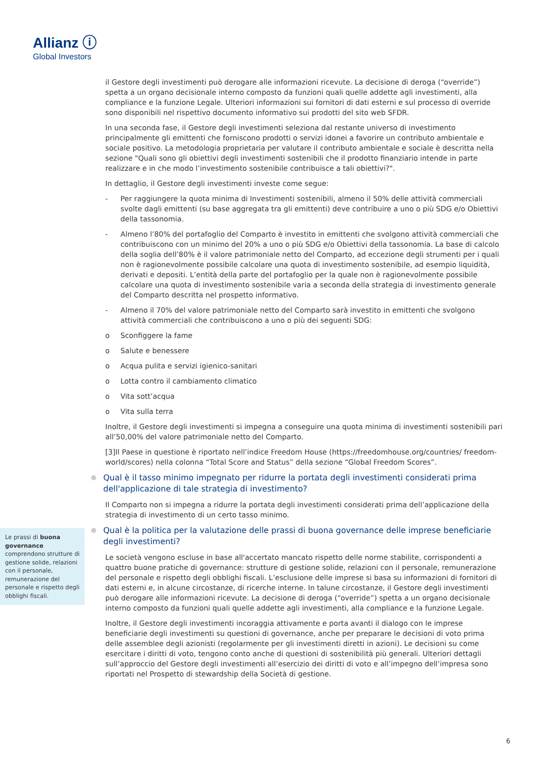Allianz ⓘ
Global Investors
Le prassi di buona governance comprendono strutture di gestione solide, relazioni con il personale, remunerazione del personale e rispetto degli obblighi fiscali.
il Gestore degli investimenti può derogare alle informazioni ricevute. La decisione di deroga (“override”) spetta a un organo decisionale interno composto da funzioni quali quelle addette agli investimenti, alla compliance e la funzione Legale. Ulteriori informazioni sui fornitori di dati esterni e sul processo di override sono disponibili nel rispettivo documento informativo sui prodotti del sito web SFDR.
In una seconda fase, il Gestore degli investimenti seleziona dal restante universo di investimento principalmente gli emittenti che forniscono prodotti o servizi idonei a favorire un contributo ambientale e sociale positivo. La metodologia proprietaria per valutare il contributo ambientale e sociale è descritta nella sezione "Quali sono gli obiettivi degli investimenti sostenibili che il prodotto finanziario intende in parte realizzare e in che modo l’investimento sostenibile contribuisce a tali obiettivi?".
In dettaglio, il Gestore degli investimenti investe come segue:
- Per raggiungere la quota minima di Investimenti sostenibili, almeno il 50% delle attività commerciali svolte dagli emittenti (su base aggregata tra gli emittenti) deve contribuire a uno o più SDG e/o Obiettivi della tassonomia.
- Almeno l’80% del portafoglio del Comparto è investito in emittenti che svolgono attività commerciali che contribuiscono con un minimo del 20% a uno o più SDG e/o Obiettivi della tassonomia. La base di calcolo della soglia dell’80% è il valore patrimoniale netto del Comparto, ad eccezione degli strumenti per i quali non è ragionevolmente possibile calcolare una quota di investimento sostenibile, ad esempio liquidità, derivati e depositi. L’entità della parte del portafoglio per la quale non è ragionevolmente possibile calcolare una quota di investimento sostenibile varia a seconda della strategia di investimento generale del Comparto descritta nel prospetto informativo.
- Almeno il 70% del valore patrimoniale netto del Comparto sarà investito in emittenti che svolgono attività commerciali che contribuiscono a uno o più dei seguenti SDG:
o Sconfiggere la fame
o Salute e benessere
o Acqua pulita e servizi igienico-sanitari
o Lotta contro il cambiamento climatico
o Vita sott’acqua
o Vita sulla terra
Inoltre, il Gestore degli investimenti si impegna a conseguire una quota minima di investimenti sostenibili pari all’50,00% del valore patrimoniale netto del Comparto.
[3]Il Paese in questione è riportato nell’indice Freedom House (https://freedomhouse.org/countries/ freedom-world/scores) nella colonna “Total Score and Status” della sezione “Global Freedom Scores”.
Qual è il tasso minimo impegnato per ridurre la portata degli investimenti considerati prima dell'applicazione di tale strategia di investimento?
Il Comparto non si impegna a ridurre la portata degli investimenti considerati prima dell’applicazione della strategia di investimento di un certo tasso minimo.
Qual è la politica per la valutazione delle prassi di buona governance delle imprese beneficiarie degli investimenti?
Le società vengono escluse in base all'accertato mancato rispetto delle norme stabilite, corrispondenti a quattro buone pratiche di governance: strutture di gestione solide, relazioni con il personale, remunerazione del personale e rispetto degli obblighi fiscali. L’esclusione delle imprese si basa su informazioni di fornitori di dati esterni e, in alcune circostanze, di ricerche interne. In talune circostanze, il Gestore degli investimenti può derogare alle informazioni ricevute. La decisione di deroga (“override”) spetta a un organo decisionale interno composto da funzioni quali quelle addette agli investimenti, alla compliance e la funzione Legale.
Inoltre, il Gestore degli investimenti incoraggia attivamente e porta avanti il dialogo con le imprese beneficiarie degli investimenti su questioni di governance, anche per preparare le decisioni di voto prima delle assemblee degli azionisti (regolarmente per gli investimenti diretti in azioni). Le decisioni su come esercitare i diritti di voto, tengono conto anche di questioni di sostenibilità più generali. Ulteriori dettagli sull’approccio del Gestore degli investimenti all’esercizio dei diritti di voto e all’impegno dell’impresa sono riportati nel Prospetto di stewardship della Società di gestione.
6